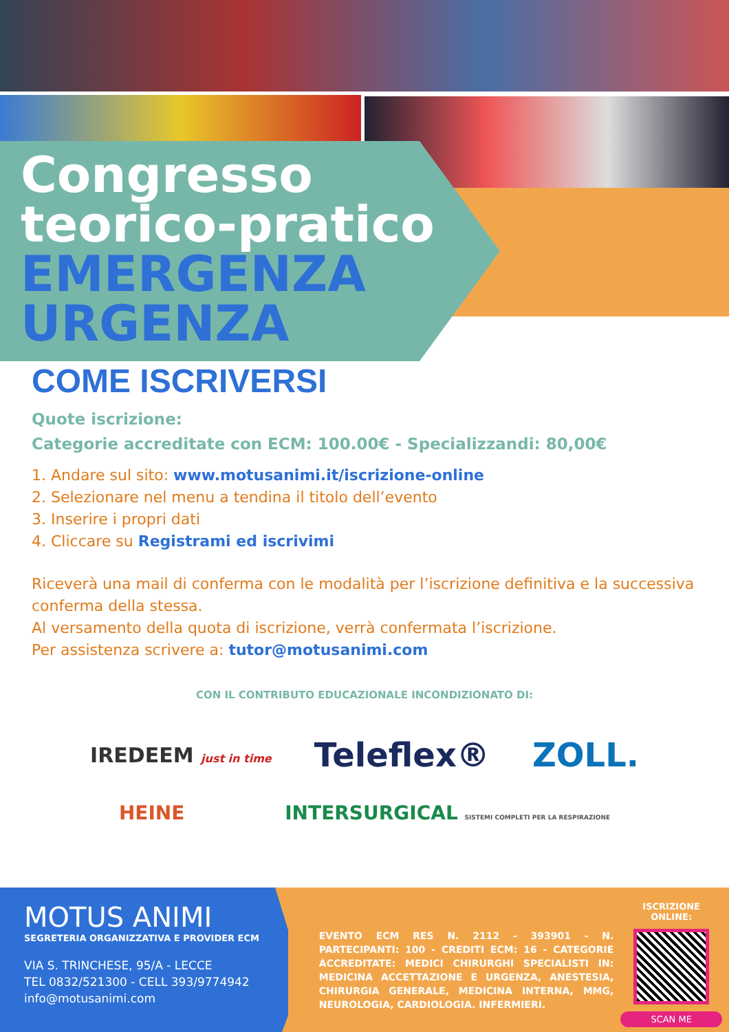Congresso
teorico-pratico
EMERGENZA
URGENZA
COME ISCRIVERSI
Quote iscrizione:
Categorie accreditate con ECM: 100.00€ - Specializzandi: 80,00€
1. Andare sul sito: www.motusanimi.it/iscrizione-online
2. Selezionare nel menu a tendina il titolo dell’evento
3. Inserire i propri dati
4. Cliccare su Registrami ed iscrivimi
Riceverà una mail di conferma con le modalità per l’iscrizione definitiva e la successiva conferma della stessa.
Al versamento della quota di iscrizione, verrà confermata l’iscrizione.
Per assistenza scrivere a: tutor@motusanimi.com
CON IL CONTRIBUTO EDUCAZIONALE INCONDIZIONATO DI:
IREDEEM just in time Teleflex® ZOLL.
HEINE INTERSURGICAL SISTEMI COMPLETI PER LA RESPIRAZIONE
MOTUS ANIMI
SEGRETERIA ORGANIZZATIVA E PROVIDER ECM
VIA S. TRINCHESE, 95/A - LECCE
TEL 0832/521300 - CELL 393/9774942
info@motusanimi.com
EVENTO ECM RES N. 2112 - 393901 - N. PARTECIPANTI: 100 - CREDITI ECM: 16 - CATEGORIE ACCREDITATE: MEDICI CHIRURGHI SPECIALISTI IN: MEDICINA ACCETTAZIONE E URGENZA, ANESTESIA, CHIRURGIA GENERALE, MEDICINA INTERNA, MMG, NEUROLOGIA, CARDIOLOGIA. INFERMIERI.
ISCRIZIONE ONLINE:
SCAN ME